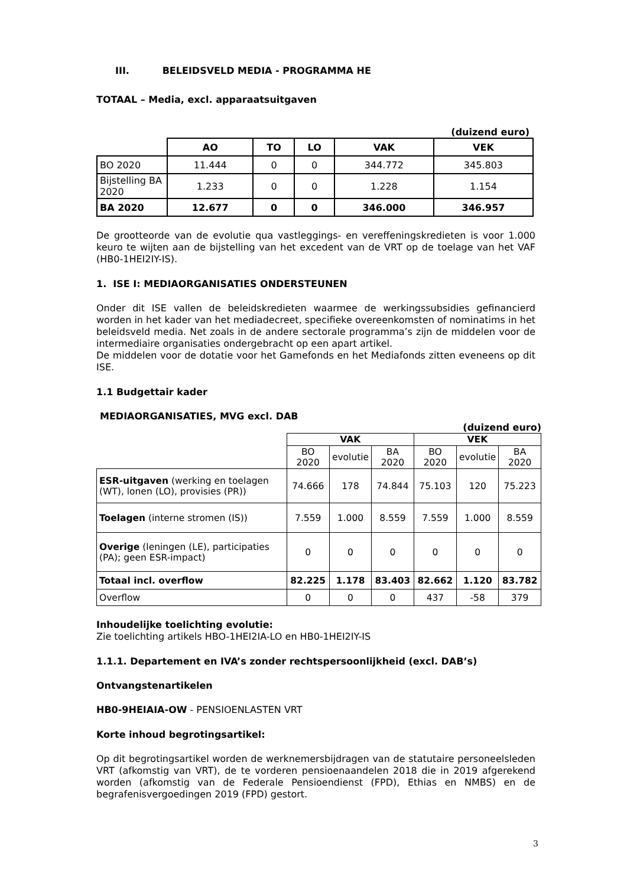III. BELEIDSVELD MEDIA - PROGRAMMA HE
TOTAAL – Media, excl. apparaatsuitgaven
(duizend euro)
| | AO | TO | LO | VAK | VEK |
| --- | --- | --- | --- | --- | --- |
| BO 2020 | 11.444 | 0 | 0 | 344.772 | 345.803 |
| Bijstelling BA 2020 | 1.233 | 0 | 0 | 1.228 | 1.154 |
| BA 2020 | 12.677 | 0 | 0 | 346.000 | 346.957 |
De grootteorde van de evolutie qua vastleggings- en vereffeningskredieten is voor 1.000 keuro te wijten aan de bijstelling van het excedent van de VRT op de toelage van het VAF (HB0-1HEI2IY-IS).
1. ISE I: MEDIAORGANISATIES ONDERSTEUNEN
Onder dit ISE vallen de beleidskredieten waarmee de werkingssubsidies gefinancierd worden in het kader van het mediadecreet, specifieke overeenkomsten of nominatims in het beleidsveld media. Net zoals in de andere sectorale programma’s zijn de middelen voor de intermediaire organisaties ondergebracht op een apart artikel.
De middelen voor de dotatie voor het Gamefonds en het Mediafonds zitten eveneens op dit ISE.
1.1 Budgettair kader
MEDIAORGANISATIES, MVG excl. DAB
(duizend euro)
| | VAK | | | VEK | | |
| | BO 2020 | evolutie | BA 2020 | BO 2020 | evolutie | BA 2020 |
| ESR-uitgaven (werking en toelagen (WT), lonen (LO), provisies (PR)) | 74.666 | 178 | 74.844 | 75.103 | 120 | 75.223 |
| Toelagen (interne stromen (IS)) | 7.559 | 1.000 | 8.559 | 7.559 | 1.000 | 8.559 |
| Overige (leningen (LE), participaties (PA); geen ESR-impact) | 0 | 0 | 0 | 0 | 0 | 0 |
| Totaal incl. overflow | 82.225 | 1.178 | 83.403 | 82.662 | 1.120 | 83.782 |
| Overflow | 0 | 0 | 0 | 437 | -58 | 379 |
Inhoudelijke toelichting evolutie:
Zie toelichting artikels HBO-1HEI2IA-LO en HB0-1HEI2IY-IS
1.1.1. Departement en IVA’s zonder rechtspersoonlijkheid (excl. DAB’s)
Ontvangstenartikelen
HB0-9HEIAIA-OW - PENSIOENLASTEN VRT
Korte inhoud begrotingsartikel:
Op dit begrotingsartikel worden de werknemersbijdragen van de statutaire personeelsleden VRT (afkomstig van VRT), de te vorderen pensioenaandelen 2018 die in 2019 afgerekend worden (afkomstig van de Federale Pensioendienst (FPD), Ethias en NMBS) en de begrafenisvergoedingen 2019 (FPD) gestort.
3